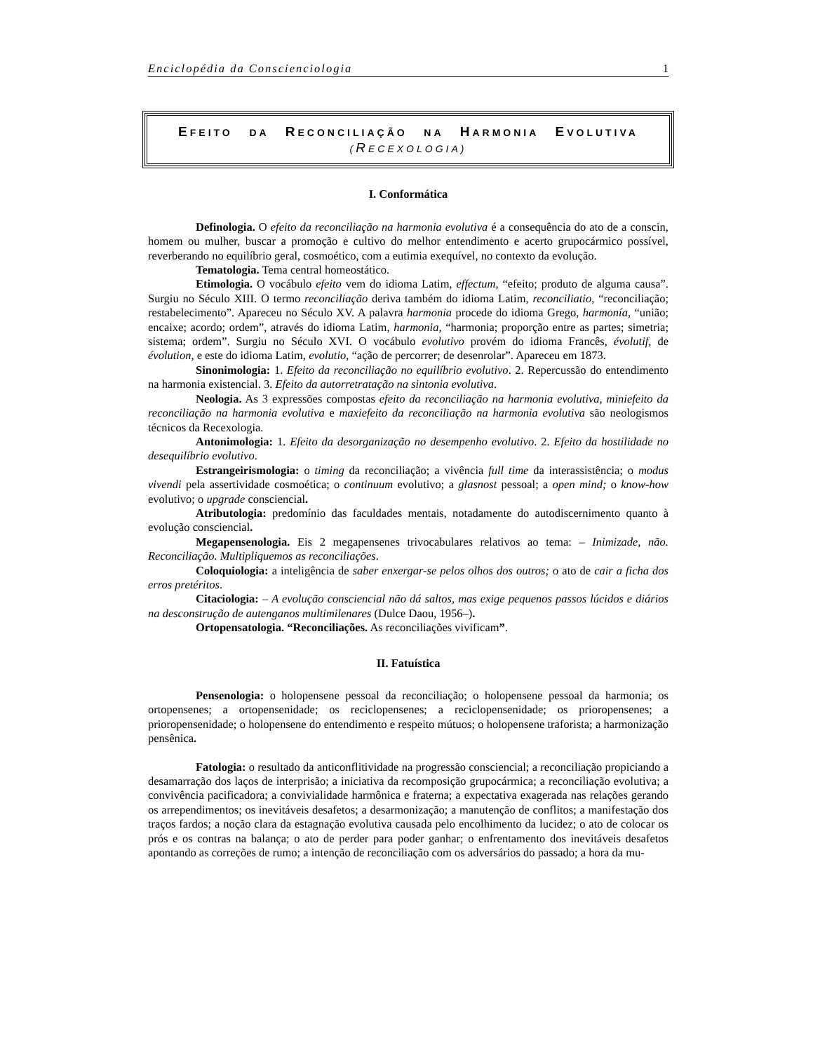Enciclopédia da Conscienciologia 1
EFEITO DA RECONCILIAÇÃO NA HARMONIA EVOLUTIVA
(RECEXOLOGIA)
I. Conformática
Definologia. O efeito da reconciliação na harmonia evolutiva é a consequência do ato de a conscin, homem ou mulher, buscar a promoção e cultivo do melhor entendimento e acerto grupocármico possível, reverberando no equilíbrio geral, cosmoético, com a eutimia exequível, no contexto da evolução.
Tematologia. Tema central homeostático.
Etimologia. O vocábulo efeito vem do idioma Latim, effectum, “efeito; produto de alguma causa”. Surgiu no Século XIII. O termo reconciliação deriva também do idioma Latim, reconciliatio, “reconciliação; restabelecimento”. Apareceu no Século XV. A palavra harmonia procede do idioma Grego, harmonía, “união; encaixe; acordo; ordem”, através do idioma Latim, harmonia, “harmonia; proporção entre as partes; simetria; sistema; ordem”. Surgiu no Século XVI. O vocábulo evolutivo provém do idioma Francês, évolutif, de évolution, e este do idioma Latim, evolutio, “ação de percorrer; de desenrolar”. Apareceu em 1873.
Sinonimologia: 1. Efeito da reconciliação no equilíbrio evolutivo. 2. Repercussão do entendimento na harmonia existencial. 3. Efeito da autorretratação na sintonia evolutiva.
Neologia. As 3 expressões compostas efeito da reconciliação na harmonia evolutiva, miniefeito da reconciliação na harmonia evolutiva e maxiefeito da reconciliação na harmonia evolutiva são neologismos técnicos da Recexologia.
Antonimologia: 1. Efeito da desorganização no desempenho evolutivo. 2. Efeito da hostilidade no desequilíbrio evolutivo.
Estrangeirismologia: o timing da reconciliação; a vivência full time da interassistência; o modus vivendi pela assertividade cosmoética; o continuum evolutivo; a glasnost pessoal; a open mind; o know-how evolutivo; o upgrade consciencial.
Atributologia: predomínio das faculdades mentais, notadamente do autodiscernimento quanto à evolução consciencial.
Megapensenologia. Eis 2 megapensenes trivocabulares relativos ao tema: – Inimizade, não. Reconciliação. Multipliquemos as reconciliações.
Coloquiologia: a inteligência de saber enxergar-se pelos olhos dos outros; o ato de cair a ficha dos erros pretéritos.
Citaciologia: – A evolução consciencial não dá saltos, mas exige pequenos passos lúcidos e diários na desconstrução de autenganos multimilenares (Dulce Daou, 1956–).
Ortopensatologia. “Reconciliações. As reconciliações vivificam”.
II. Fatuística
Pensenologia: o holopensene pessoal da reconciliação; o holopensene pessoal da harmonia; os ortopensenes; a ortopensenidade; os reciclopensenes; a reciclopensenidade; os prioropensenes; a prioropensenidade; o holopensene do entendimento e respeito mútuos; o holopensene traforista; a harmonização pensênica.
Fatologia: o resultado da anticonflitividade na progressão consciencial; a reconciliação propiciando a desamarração dos laços de interprisão; a iniciativa da recomposição grupocármica; a reconciliação evolutiva; a convivência pacificadora; a convivialidade harmônica e fraterna; a expectativa exagerada nas relações gerando os arrependimentos; os inevitáveis desafetos; a desarmonização; a manutenção de conflitos; a manifestação dos traços fardos; a noção clara da estagnação evolutiva causada pelo encolhimento da lucidez; o ato de colocar os prós e os contras na balança; o ato de perder para poder ganhar; o enfrentamento dos inevitáveis desafetos apontando as correções de rumo; a intenção de reconciliação com os adversários do passado; a hora da mu-